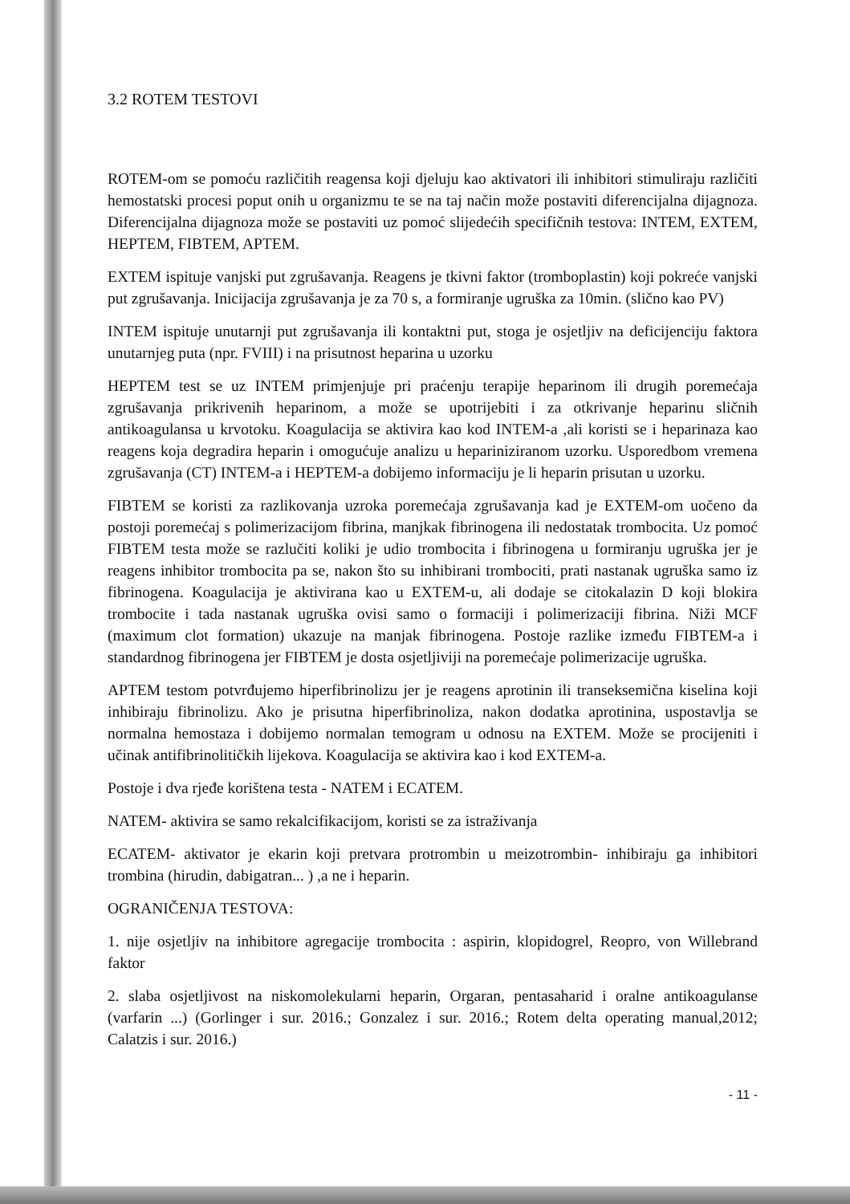3.2 ROTEM TESTOVI
ROTEM-om se pomoću različitih reagensa koji djeluju kao aktivatori ili inhibitori stimuliraju različiti hemostatski procesi poput onih u organizmu te se na taj način može postaviti diferencijalna dijagnoza. Diferencijalna dijagnoza može se postaviti uz pomoć slijedećih specifičnih testova: INTEM, EXTEM, HEPTEM, FIBTEM, APTEM.
EXTEM ispituje vanjski put zgrušavanja. Reagens je tkivni faktor (tromboplastin) koji pokreće vanjski put zgrušavanja. Inicijacija zgrušavanja je za 70 s, a formiranje ugruška za 10min. (slično kao PV)
INTEM ispituje unutarnji put zgrušavanja ili kontaktni put, stoga je osjetljiv na deficijenciju faktora unutarnjeg puta (npr. FVIII) i na prisutnost heparina u uzorku
HEPTEM test se uz INTEM primjenjuje pri praćenju terapije heparinom ili drugih poremećaja zgrušavanja prikrivenih heparinom, a može se upotrijebiti i za otkrivanje heparinu sličnih antikoagulansa u krvotoku. Koagulacija se aktivira kao kod INTEM-a ,ali koristi se i heparinaza kao reagens koja degradira heparin i omogućuje analizu u hepariniziranom uzorku. Usporedbom vremena zgrušavanja (CT) INTEM-a i HEPTEM-a dobijemo informaciju je li heparin prisutan u uzorku.
FIBTEM se koristi za razlikovanja uzroka poremećaja zgrušavanja kad je EXTEM-om uočeno da postoji poremećaj s polimerizacijom fibrina, manjkak fibrinogena ili nedostatak trombocita. Uz pomoć FIBTEM testa može se razlučiti koliki je udio trombocita i fibrinogena u formiranju ugruška jer je reagens inhibitor trombocita pa se, nakon što su inhibirani trombociti, prati nastanak ugruška samo iz fibrinogena. Koagulacija je aktivirana kao u EXTEM-u, ali dodaje se citokalazin D koji blokira trombocite i tada nastanak ugruška ovisi samo o formaciji i polimerizaciji fibrina. Niži MCF (maximum clot formation) ukazuje na manjak fibrinogena. Postoje razlike između FIBTEM-a i standardnog fibrinogena jer FIBTEM je dosta osjetljiviji na poremećaje polimerizacije ugruška.
APTEM testom potvrđujemo hiperfibrinolizu jer je reagens aprotinin ili transeksemična kiselina koji inhibiraju fibrinolizu. Ako je prisutna hiperfibrinoliza, nakon dodatka aprotinina, uspostavlja se normalna hemostaza i dobijemo normalan temogram u odnosu na EXTEM. Može se procijeniti i učinak antifibrinolitičkih lijekova. Koagulacija se aktivira kao i kod EXTEM-a.
Postoje i dva rjeđe korištena testa - NATEM i ECATEM.
NATEM- aktivira se samo rekalcifikacijom, koristi se za istraživanja
ECATEM- aktivator je ekarin koji pretvara protrombin u meizotrombin- inhibiraju ga inhibitori trombina (hirudin, dabigatran... ) ,a ne i heparin.
OGRANIČENJA TESTOVA:
1. nije osjetljiv na inhibitore agregacije trombocita : aspirin, klopidogrel, Reopro, von Willebrand faktor
2. slaba osjetljivost na niskomolekularni heparin, Orgaran, pentasaharid i oralne antikoagulanse (varfarin ...) (Gorlinger i sur. 2016.; Gonzalez i sur. 2016.; Rotem delta operating manual,2012; Calatzis i sur. 2016.)
- 11 -